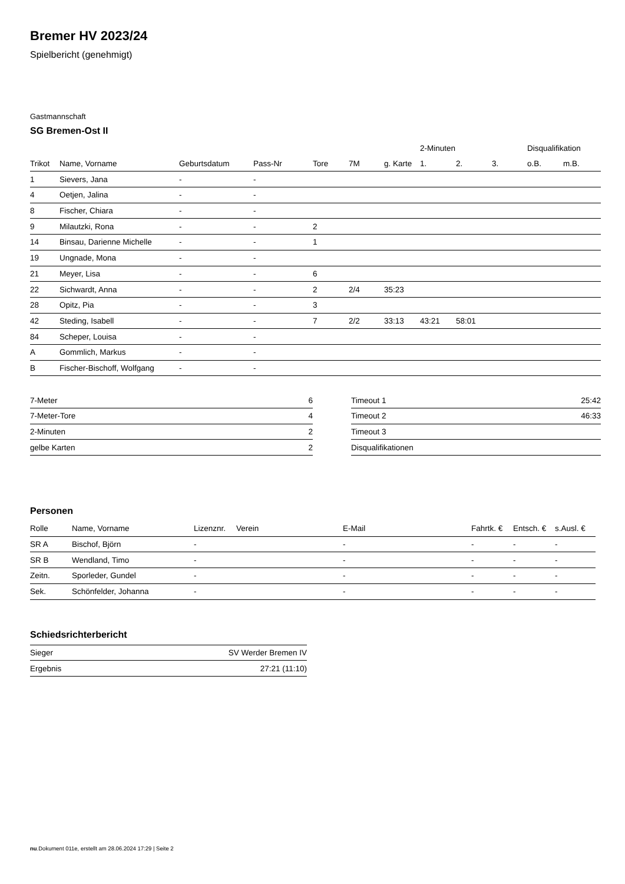Bremer HV 2023/24
Spielbericht (genehmigt)
Gastmannschaft
SG Bremen-Ost II
| | | | | | | | 2-Minuten | | | Disqualifikation | |
| --- | --- | --- | --- | --- | --- | --- | --- | --- | --- | --- | --- |
| Trikot | Name, Vorname | Geburtsdatum | Pass-Nr | Tore | 7M | g. Karte | 1. | 2. | 3. | o.B. | m.B. |
| 1 | Sievers, Jana | - | - | | | | | | | | |
| 4 | Oetjen, Jalina | - | - | | | | | | | | |
| 8 | Fischer, Chiara | - | - | | | | | | | | |
| 9 | Milautzki, Rona | - | - | 2 | | | | | | | |
| 14 | Binsau, Darienne Michelle | - | - | 1 | | | | | | | |
| 19 | Ungnade, Mona | - | - | | | | | | | | |
| 21 | Meyer, Lisa | - | - | 6 | | | | | | | |
| 22 | Sichwardt, Anna | - | - | 2 | 2/4 | 35:23 | | | | | |
| 28 | Opitz, Pia | - | - | 3 | | | | | | | |
| 42 | Steding, Isabell | - | - | 7 | 2/2 | 33:13 | 43:21 | 58:01 | | | |
| 84 | Scheper, Louisa | - | - | | | | | | | | |
| A | Gommlich, Markus | - | - | | | | | | | | |
| B | Fischer-Bischoff, Wolfgang | - | - | | | | | | | | |
| 7-Meter | 6 |
| 7-Meter-Tore | 4 |
| 2-Minuten | 2 |
| gelbe Karten | 2 |
| Timeout 1 | 25:42 |
| Timeout 2 | 46:33 |
| Timeout 3 | |
| Disqualifikationen | |
Personen
| Rolle | Name, Vorname | Lizenznr. | Verein | E-Mail | Fahrtk. € | Entsch. € | s.Ausl. € |
| --- | --- | --- | --- | --- | --- | --- | --- |
| SR A | Bischof, Björn | - | | - | - | - | - |
| SR B | Wendland, Timo | - | | - | - | - | - |
| Zeitn. | Sporleder, Gundel | - | | - | - | - | - |
| Sek. | Schönfelder, Johanna | - | | - | - | - | - |
Schiedsrichterbericht
| Sieger | SV Werder Bremen IV |
| Ergebnis | 27:21 (11:10) |
nu.Dokument 011e, erstellt am 28.06.2024 17:29 | Seite 2